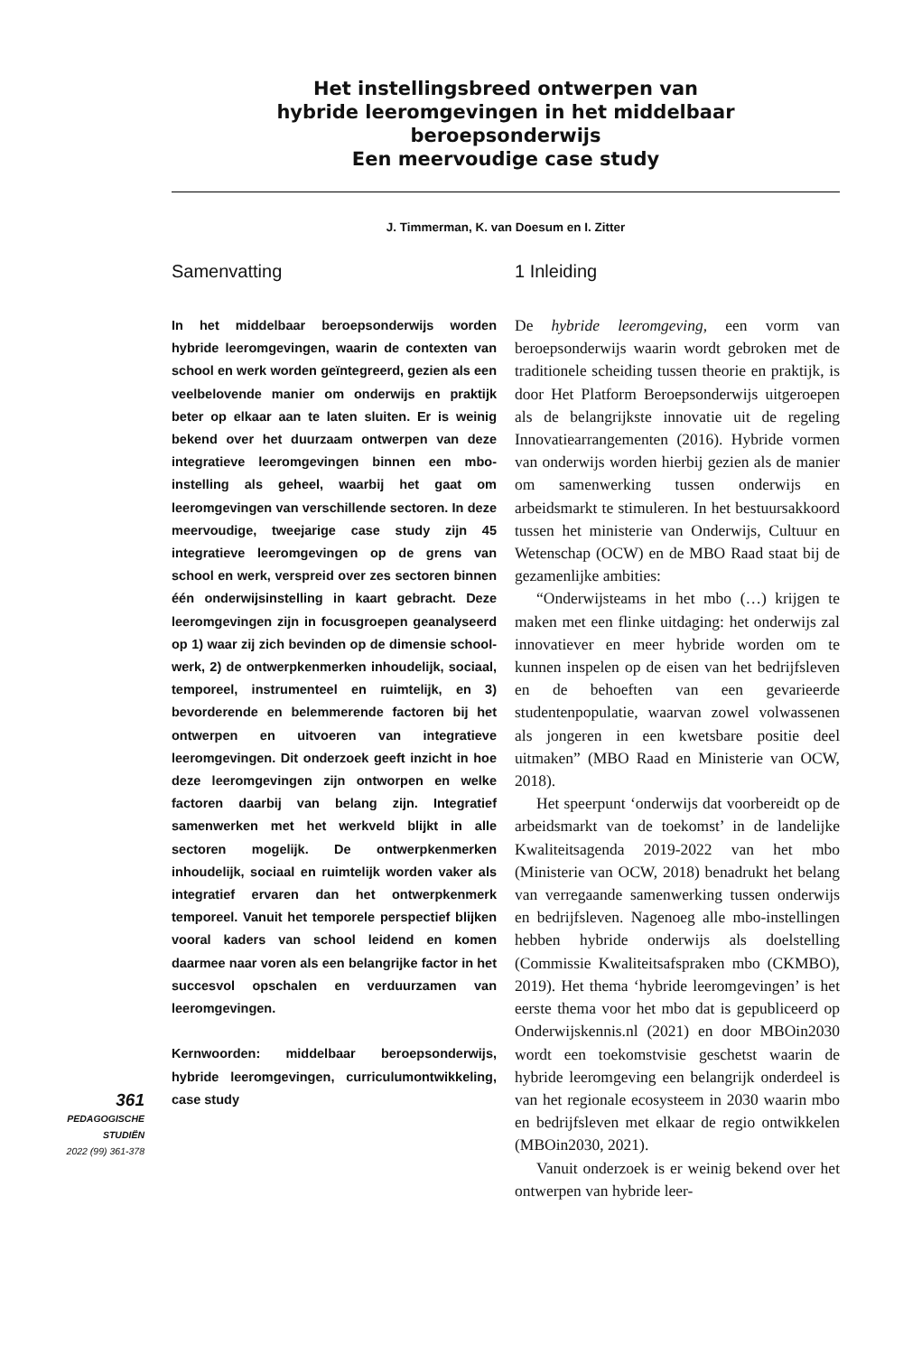Het instellingsbreed ontwerpen van
hybride leeromgevingen in het middelbaar
beroepsonderwijs
Een meervoudige case study
J. Timmerman, K. van Doesum en I. Zitter
Samenvatting
In het middelbaar beroepsonderwijs worden hybride leeromgevingen, waarin de contexten van school en werk worden geïntegreerd, gezien als een veelbelovende manier om onderwijs en praktijk beter op elkaar aan te laten sluiten. Er is weinig bekend over het duurzaam ontwerpen van deze integratieve leeromgevingen binnen een mbo-instelling als geheel, waarbij het gaat om leeromgevingen van verschillende sectoren. In deze meervoudige, tweejarige case study zijn 45 integratieve leeromgevingen op de grens van school en werk, verspreid over zes sectoren binnen één onderwijsinstelling in kaart gebracht. Deze leeromgevingen zijn in focusgroepen geanalyseerd op 1) waar zij zich bevinden op de dimensie school-werk, 2) de ontwerpkenmerken inhoudelijk, sociaal, temporeel, instrumenteel en ruimtelijk, en 3) bevorderende en belemmerende factoren bij het ontwerpen en uitvoeren van integratieve leeromgevingen. Dit onderzoek geeft inzicht in hoe deze leeromgevingen zijn ontworpen en welke factoren daarbij van belang zijn. Integratief samenwerken met het werkveld blijkt in alle sectoren mogelijk. De ontwerpkenmerken inhoudelijk, sociaal en ruimtelijk worden vaker als integratief ervaren dan het ontwerpkenmerk temporeel. Vanuit het temporele perspectief blijken vooral kaders van school leidend en komen daarmee naar voren als een belangrijke factor in het succesvol opschalen en verduurzamen van leeromgevingen.
Kernwoorden: middelbaar beroepsonderwijs, hybride leeromgevingen, curriculumontwikkeling, case study
1 Inleiding
De hybride leeromgeving, een vorm van beroepsonderwijs waarin wordt gebroken met de traditionele scheiding tussen theorie en praktijk, is door Het Platform Beroepsonderwijs uitgeroepen als de belangrijkste innovatie uit de regeling Innovatiearrangementen (2016). Hybride vormen van onderwijs worden hierbij gezien als de manier om samenwerking tussen onderwijs en arbeidsmarkt te stimuleren. In het bestuursakkoord tussen het ministerie van Onderwijs, Cultuur en Wetenschap (OCW) en de MBO Raad staat bij de gezamenlijke ambities:
“Onderwijsteams in het mbo (…) krijgen te maken met een flinke uitdaging: het onderwijs zal innovatiever en meer hybride worden om te kunnen inspelen op de eisen van het bedrijfsleven en de behoeften van een gevarieerde studentenpopulatie, waarvan zowel volwassenen als jongeren in een kwetsbare positie deel uitmaken” (MBO Raad en Ministerie van OCW, 2018).
Het speerpunt ‘onderwijs dat voorbereidt op de arbeidsmarkt van de toekomst’ in de landelijke Kwaliteitsagenda 2019-2022 van het mbo (Ministerie van OCW, 2018) benadrukt het belang van verregaande samenwerking tussen onderwijs en bedrijfsleven. Nagenoeg alle mbo-instellingen hebben hybride onderwijs als doelstelling (Commissie Kwaliteitsafspraken mbo (CKMBO), 2019). Het thema ‘hybride leeromgevingen’ is het eerste thema voor het mbo dat is gepubliceerd op Onderwijskennis.nl (2021) en door MBOin2030 wordt een toekomstvisie geschetst waarin de hybride leeromgeving een belangrijk onderdeel is van het regionale ecosysteem in 2030 waarin mbo en bedrijfsleven met elkaar de regio ontwikkelen (MBOin2030, 2021).
Vanuit onderzoek is er weinig bekend over het ontwerpen van hybride leer-
361
PEDAGOGISCHE
STUDIËN
2022 (99) 361-378